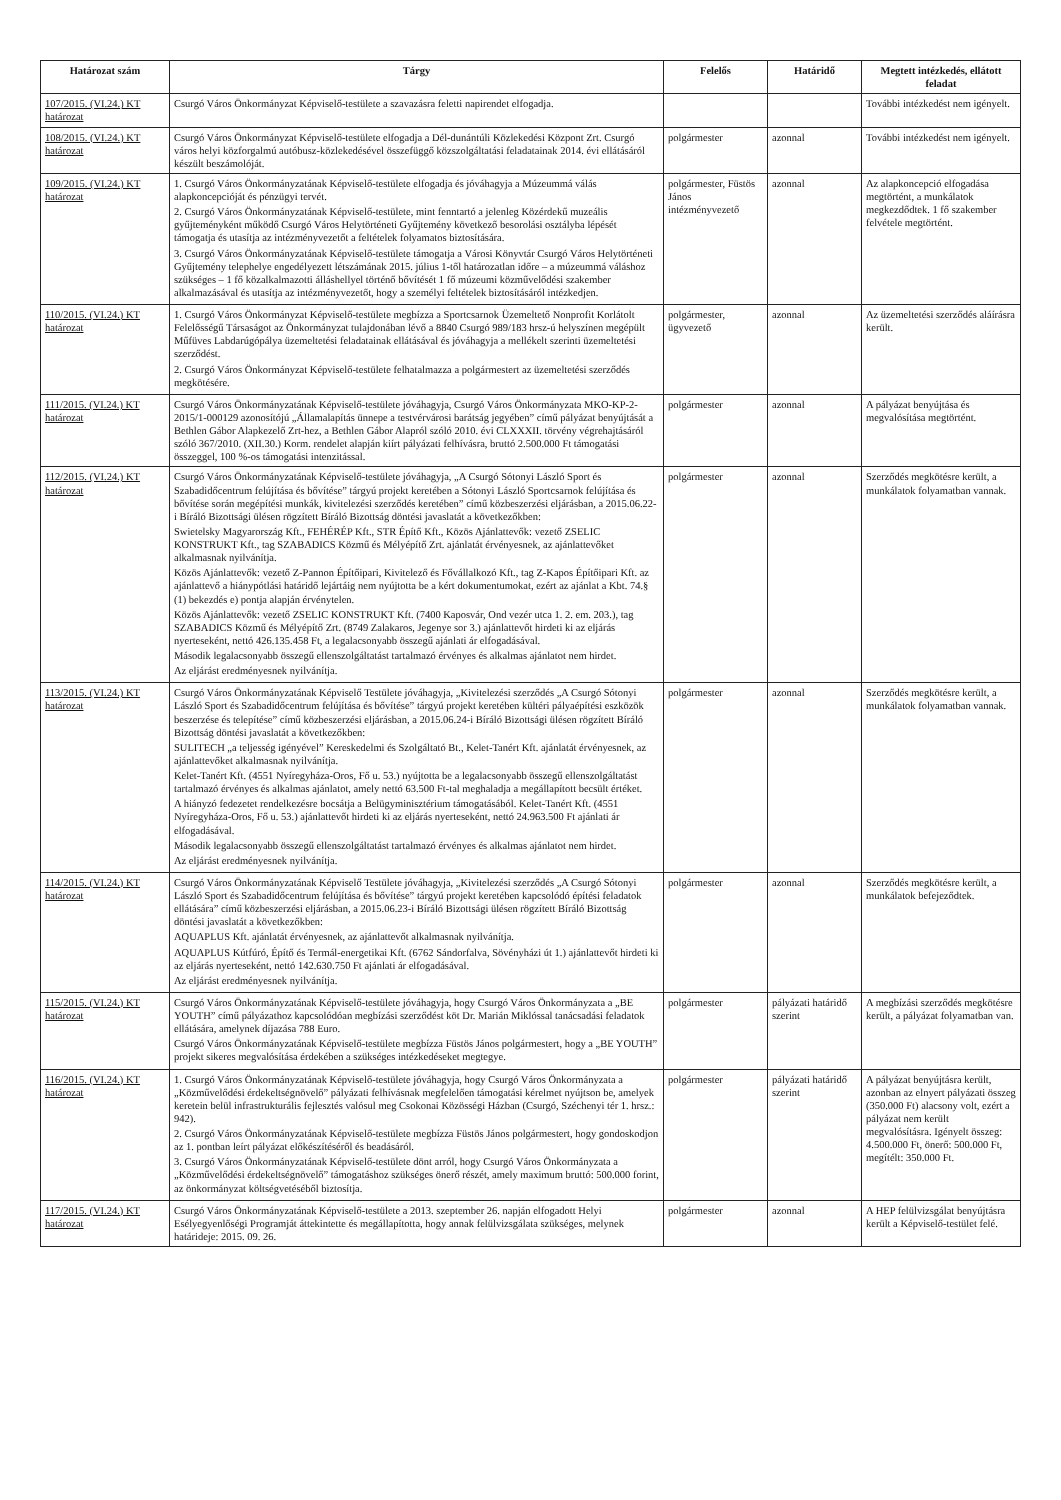| Határozat szám | Tárgy | Felelős | Határidő | Megtett intézkedés, ellátott feladat |
| --- | --- | --- | --- | --- |
| 107/2015. (VI.24.) KT határozat | Csurgó Város Önkormányzat Képviselő-testülete a szavazásra feletti napirendet elfogadja. | | | További intézkedést nem igényelt. |
| 108/2015. (VI.24.) KT határozat | Csurgó Város Önkormányzat Képviselő-testülete elfogadja a Dél-dunántúli Közlekedési Központ Zrt. Csurgó város helyi közforgalmú autóbusz-közlekedésével összefüggő közszolgáltatási feladatainak 2014. évi ellátásáról készült beszámolóját. | polgármester | azonnal | További intézkedést nem igényelt. |
| 109/2015. (VI.24.) KT határozat | 1. Csurgó Város Önkormányzatának Képviselő-testülete elfogadja és jóváhagyja a Múzeummá válás alapkoncepcióját és pénzügyi tervét. 2. Csurgó Város Önkormányzatának Képviselő-testülete, mint fenntartó a jelenleg Közérdekű muzeális gyűjteményként működő Csurgó Város Helytörténeti Gyűjtemény következő besorolási osztályba lépését támogatja és utasítja az intézményvezetőt a feltételek folyamatos biztosítására. 3. Csurgó Város Önkormányzatának Képviselő-testülete támogatja a Városi Könyvtár Csurgó Város Helytörténeti Gyűjtemény telephelye engedélyezett létszámának 2015. július 1-től határozatlan időre – a múzeummá váláshoz szükséges – 1 fő közalkalmazotti álláshellyel történő bővítését 1 fő múzeumi közművelődési szakember alkalmazásával és utasítja az intézményvezetőt, hogy a személyi feltételek biztosításáról intézkedjen. | polgármester, Füstös János intézményvezető | azonnal | Az alapkoncepció elfogadása megtörtént, a munkálatok megkezdődtek. 1 fő szakember felvétele megtörtént. |
| 110/2015. (VI.24.) KT határozat | 1. Csurgó Város Önkormányzat Képviselő-testülete megbízza a Sportcsarnok Üzemeltető Nonprofit Korlátolt Felelősségű Társaságot az Önkormányzat tulajdonában lévő a 8840 Csurgó 989/183 hrsz-ú helyszínen megépült Műfüves Labdarúgópálya üzemeltetési feladatainak ellátásával és jóváhagyja a mellékelt szerinti üzemeltetési szerződést. 2. Csurgó Város Önkormányzat Képviselő-testülete felhatalmazza a polgármestert az üzemeltetési szerződés megkötésére. | polgármester, ügyvezető | azonnal | Az üzemeltetési szerződés aláírásra került. |
| 111/2015. (VI.24.) KT határozat | Csurgó Város Önkormányzatának Képviselő-testülete jóváhagyja, Csurgó Város Önkormányzata MKO-KP-2-2015/1-000129 azonosítójú „Államalapítás ünnepe a testvérvárosi barátság jegyében” című pályázat benyújtását a Bethlen Gábor Alapkezelő Zrt-hez, a Bethlen Gábor Alapról szóló 2010. évi CLXXXII. törvény végrehajtásáról szóló 367/2010. (XII.30.) Korm. rendelet alapján kiírt pályázati felhívásra, bruttó 2.500.000 Ft támogatási összeggel, 100 %-os támogatási intenzitással. | polgármester | azonnal | A pályázat benyújtása és megvalósítása megtörtént. |
| 112/2015. (VI.24.) KT határozat | Csurgó Város Önkormányzatának Képviselő-testülete jóváhagyja, „A Csurgó Sótonyi László Sport és Szabadidőcentrum felújítása és bővítése” tárgyú projekt keretében a Sótonyi László Sportcsarnok felújítása és bővítése során megépítési munkák, kivitelezési szerződés keretében” című közbeszerzési eljárásban, a 2015.06.22-i Bíráló Bizottsági ülésen rögzített Bíráló Bizottság döntési javaslatát a következőkben: Swietelsky Magyarország Kft., FEHÉRÉP Kft., STR Építő Kft., Közös Ajánlattevők: vezető ZSELIC KONSTRUKT Kft., tag SZABADICS Közmű és Mélyépítő Zrt. ajánlatát érvényesnek, az ajánlattevőket alkalmasnak nyilvánítja. Közös Ajánlattevők: vezető Z-Pannon Építőipari, Kivitelező és Fővállalkozó Kft., tag Z-Kapos Építőipari Kft. az ajánlattevő a hiánypótlási határidő lejártáig nem nyújtotta be a kért dokumentumokat, ezért az ajánlat a Kbt. 74.§ (1) bekezdés e) pontja alapján érvénytelen. Közös Ajánlattevők: vezető ZSELIC KONSTRUKT Kft. (7400 Kaposvár, Ond vezér utca 1. 2. em. 203.), tag SZABADICS Közmű és Mélyépítő Zrt. (8749 Zalakaros, Jegenye sor 3.) ajánlattevőt hirdeti ki az eljárás nyerteseként, nettó 426.135.458 Ft, a legalacsonyabb összegű ajánlati ár elfogadásával. Második legalacsonyabb összegű ellenszolgáltatást tartalmazó érvényes és alkalmas ajánlatot nem hirdet. Az eljárást eredményesnek nyilvánítja. | polgármester | azonnal | Szerződés megkötésre került, a munkálatok folyamatban vannak. |
| 113/2015. (VI.24.) KT határozat | Csurgó Város Önkormányzatának Képviselő Testülete jóváhagyja, „Kivitelezési szerződés „A Csurgó Sótonyi László Sport és Szabadidőcentrum felújítása és bővítése” tárgyú projekt keretében kültéri pályaépítési eszközök beszerzése és telepítése” című közbeszerzési eljárásban, a 2015.06.24-i Bíráló Bizottsági ülésen rögzített Bíráló Bizottság döntési javaslatát a következőkben: SULITECH „a teljesség igényével” Kereskedelmi és Szolgáltató Bt., Kelet-Tanért Kft. ajánlatát érvényesnek, az ajánlattevőket alkalmasnak nyilvánítja. Kelet-Tanért Kft. (4551 Nyíregyháza-Oros, Fő u. 53.) nyújtotta be a legalacsonyabb összegű ellenszolgáltatást tartalmazó érvényes és alkalmas ajánlatot, amely nettó 63.500 Ft-tal meghaladja a megállapított becsült értéket. A hiányzó fedezetet rendelkezésre bocsátja a Belügyminisztérium támogatásából. Kelet-Tanért Kft. (4551 Nyíregyháza-Oros, Fő u. 53.) ajánlattevőt hirdeti ki az eljárás nyerteseként, nettó 24.963.500 Ft ajánlati ár elfogadásával. Második legalacsonyabb összegű ellenszolgáltatást tartalmazó érvényes és alkalmas ajánlatot nem hirdet. Az eljárást eredményesnek nyilvánítja. | polgármester | azonnal | Szerződés megkötésre került, a munkálatok folyamatban vannak. |
| 114/2015. (VI.24.) KT határozat | Csurgó Város Önkormányzatának Képviselő Testülete jóváhagyja, „Kivitelezési szerződés „A Csurgó Sótonyi László Sport és Szabadidőcentrum felújítása és bővítése” tárgyú projekt keretében kapcsolódó építési feladatok ellátására” című közbeszerzési eljárásban, a 2015.06.23-i Bíráló Bizottsági ülésen rögzített Bíráló Bizottság döntési javaslatát a következőkben: AQUAPLUS Kft. ajánlatát érvényesnek, az ajánlattevőt alkalmasnak nyilvánítja. AQUAPLUS Kútfúró, Építő és Termál-energetikai Kft. (6762 Sándorfalva, Sövényházi út 1.) ajánlattevőt hirdeti ki az eljárás nyerteseként, nettó 142.630.750 Ft ajánlati ár elfogadásával. Az eljárást eredményesnek nyilvánítja. | polgármester | azonnal | Szerződés megkötésre került, a munkálatok befejeződtek. |
| 115/2015. (VI.24.) KT határozat | Csurgó Város Önkormányzatának Képviselő-testülete jóváhagyja, hogy Csurgó Város Önkormányzata a „BE YOUTH” című pályázathoz kapcsolódóan megbízási szerződést köt Dr. Marián Miklóssal tanácsadási feladatok ellátására, amelynek díjazása 788 Euro. Csurgó Város Önkormányzatának Képviselő-testülete megbízza Füstös János polgármestert, hogy a „BE YOUTH” projekt sikeres megvalósítása érdekében a szükséges intézkedéseket megtegye. | polgármester | pályázati határidő szerint | A megbízási szerződés megkötésre került, a pályázat folyamatban van. |
| 116/2015. (VI.24.) KT határozat | 1. Csurgó Város Önkormányzatának Képviselő-testülete jóváhagyja, hogy Csurgó Város Önkormányzata a „Közművelődési érdekeltségnövelő” pályázati felhívásnak megfelelően támogatási kérelmet nyújtson be, amelyek keretein belül infrastrukturális fejlesztés valósul meg Csokonai Közösségi Házban (Csurgó, Széchenyi tér 1. hrsz.: 942). 2. Csurgó Város Önkormányzatának Képviselő-testülete megbízza Füstös János polgármestert, hogy gondoskodjon az 1. pontban leírt pályázat előkészítéséről és beadásáról. 3. Csurgó Város Önkormányzatának Képviselő-testülete dönt arról, hogy Csurgó Város Önkormányzata a „Közművelődési érdekeltségnövelő” támogatáshoz szükséges önerő részét, amely maximum bruttó: 500.000 forint, az önkormányzat költségvetéséből biztosítja. | polgármester | pályázati határidő szerint | A pályázat benyújtásra került, azonban az elnyert pályázati összeg (350.000 Ft) alacsony volt, ezért a pályázat nem került megvalósításra. Igényelt összeg: 4.500.000 Ft, önerő: 500.000 Ft, megítélt: 350.000 Ft. |
| 117/2015. (VI.24.) KT határozat | Csurgó Város Önkormányzatának Képviselő-testülete a 2013. szeptember 26. napján elfogadott Helyi Esélyegyenlőségi Programját áttekintette és megállapította, hogy annak felülvizsgálata szükséges, melynek határideje: 2015. 09. 26. | polgármester | azonnal | A HEP felülvizsgálat benyújtásra került a Képviselő-testület felé. |